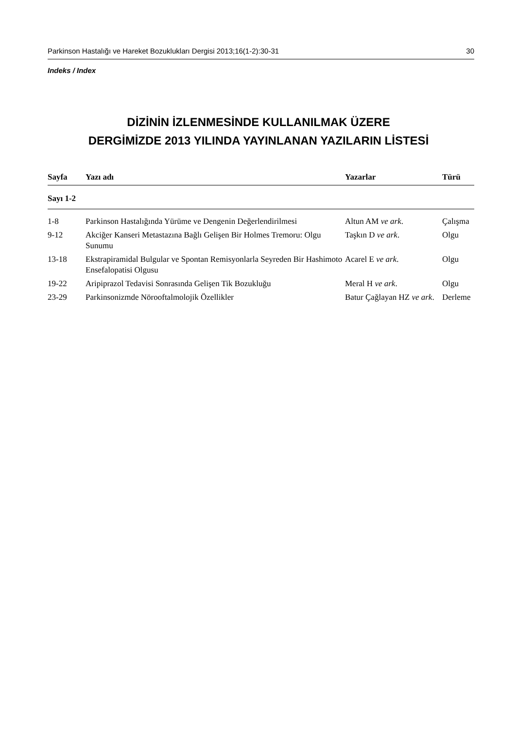Parkinson Hastalığı ve Hareket Bozuklukları Dergisi 2013;16(1-2):30-31 30
Indeks / Index
DİZİNİN İZLENMESİNDE KULLANILMAK ÜZERE
DERGİMİZDE 2013 YILINDA YAYINLANAN YAZILARIN LİSTESİ
| Sayfa | Yazı adı | Yazarlar | Türü |
| --- | --- | --- | --- |
| Sayı 1-2 | | | |
| 1-8 | Parkinson Hastalığında Yürüme ve Dengenin Değerlendirilmesi | Altun AM ve ark . | Çalışma |
| 9-12 | Akciğer Kanseri Metastazına Bağlı Gelişen Bir Holmes Tremoru: Olgu Sunumu | Taşkın D ve ark . | Olgu |
| 13-18 | Ekstrapiramidal Bulgular ve Spontan Remisyonlarla Seyreden Bir Hashimoto Ensefalopatisi Olgusu | Acarel E ve ark . | Olgu |
| 19-22 | Aripiprazol Tedavisi Sonrasında Gelişen Tik Bozukluğu | Meral H ve ark . | Olgu |
| 23-29 | Parkinsonizmde Nörooftalmolojik Özellikler | Batur Çağlayan HZ ve ark . | Derleme |